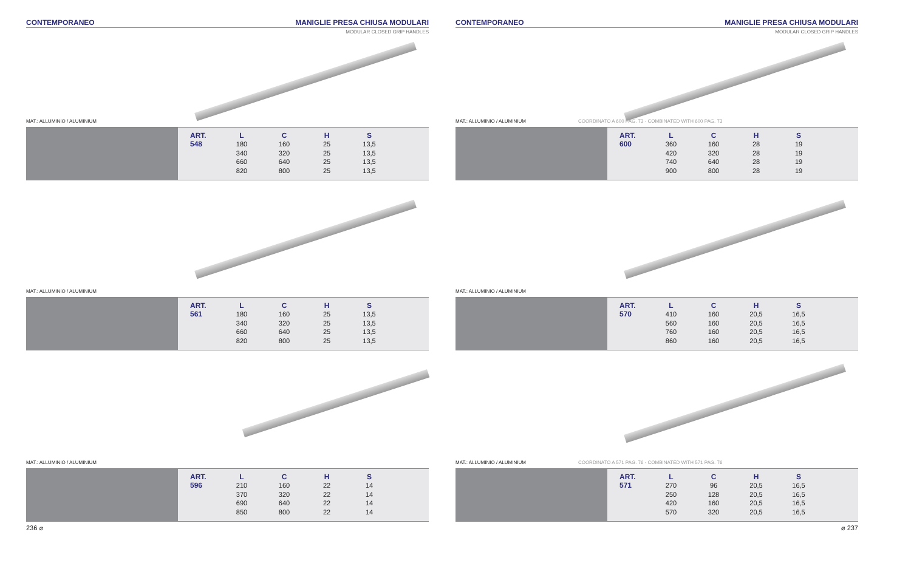CONTEMPORANEO MANIGLIE PRESA CHIUSA MODULARI
MODULAR CLOSED GRIP HANDLES
MAT.: ALLUMINIO / ALUMINIUM
| ART. | L | C | H | S |
| --- | --- | --- | --- | --- |
| 548 | 180 | 160 | 25 | 13,5 |
| | 340 | 320 | 25 | 13,5 |
| | 660 | 640 | 25 | 13,5 |
| | 820 | 800 | 25 | 13,5 |
MAT.: ALLUMINIO / ALUMINIUM
| ART. | L | C | H | S |
| --- | --- | --- | --- | --- |
| 561 | 180 | 160 | 25 | 13,5 |
| | 340 | 320 | 25 | 13,5 |
| | 660 | 640 | 25 | 13,5 |
| | 820 | 800 | 25 | 13,5 |
MAT.: ALLUMINIO / ALUMINIUM
| ART. | L | C | H | S |
| --- | --- | --- | --- | --- |
| 596 | 210 | 160 | 22 | 14 |
| | 370 | 320 | 22 | 14 |
| | 690 | 640 | 22 | 14 |
| | 850 | 800 | 22 | 14 |
236 ⌀
CONTEMPORANEO MANIGLIE PRESA CHIUSA MODULARI
MODULAR CLOSED GRIP HANDLES
MAT.: ALLUMINIO / ALUMINIUM COORDINATO A 600 PAG. 73 - COMBINATED WITH 600 PAG. 73
| ART. | L | C | H | S |
| --- | --- | --- | --- | --- |
| 600 | 360 | 160 | 28 | 19 |
| | 420 | 320 | 28 | 19 |
| | 740 | 640 | 28 | 19 |
| | 900 | 800 | 28 | 19 |
MAT.: ALLUMINIO / ALUMINIUM
| ART. | L | C | H | S |
| --- | --- | --- | --- | --- |
| 570 | 410 | 160 | 20,5 | 16,5 |
| | 560 | 160 | 20,5 | 16,5 |
| | 760 | 160 | 20,5 | 16,5 |
| | 860 | 160 | 20,5 | 16,5 |
MAT.: ALLUMINIO / ALUMINIUM COORDINATO A 571 PAG. 76 - COMBINATED WITH 571 PAG. 76
| ART. | L | C | H | S |
| --- | --- | --- | --- | --- |
| 571 | 270 | 96 | 20,5 | 16,5 |
| | 250 | 128 | 20,5 | 16,5 |
| | 420 | 160 | 20,5 | 16,5 |
| | 570 | 320 | 20,5 | 16,5 |
⌀ 237